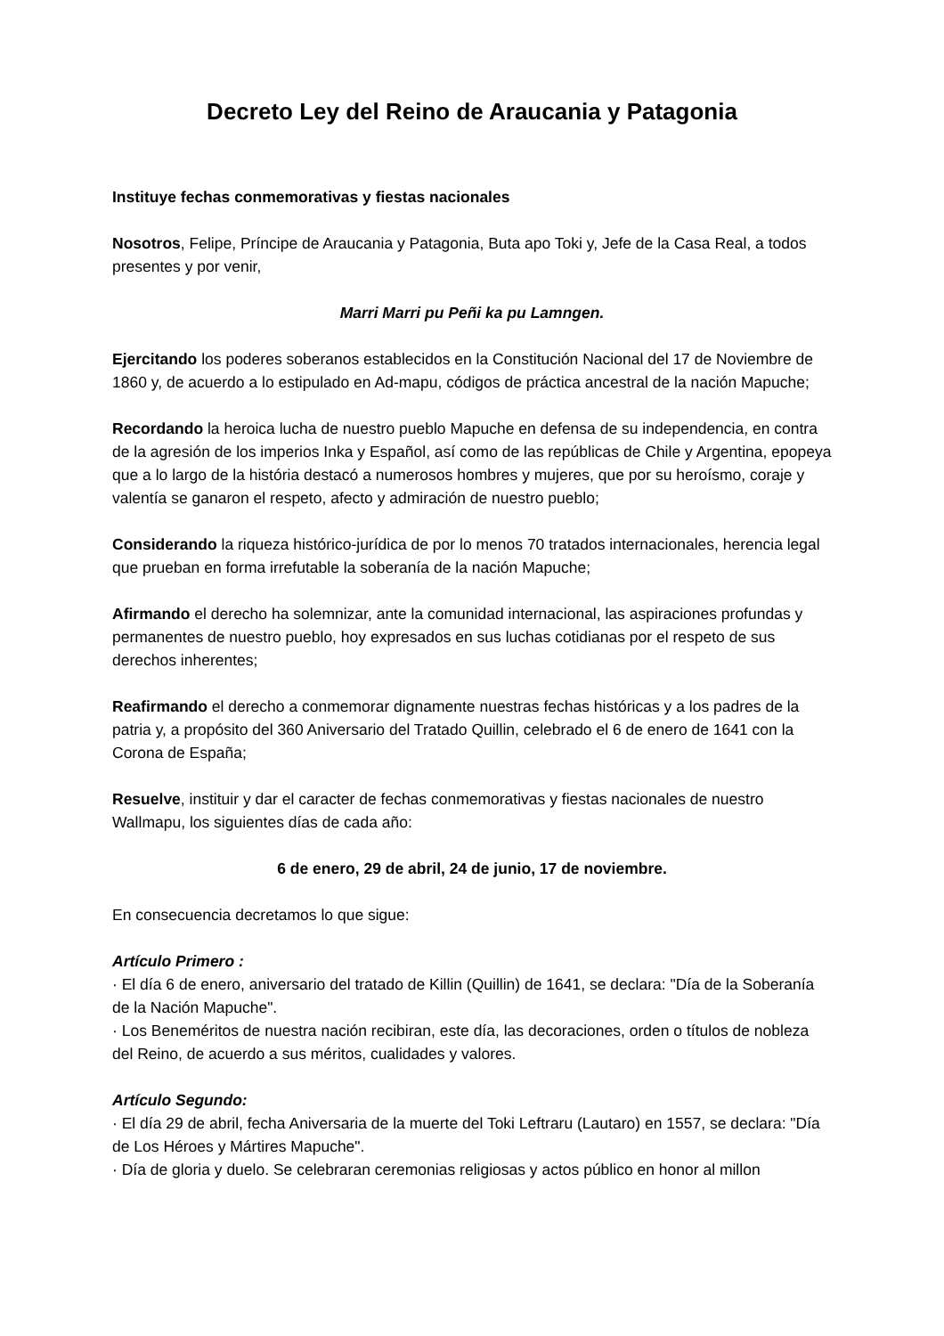Decreto Ley del Reino de Araucania y Patagonia
Instituye fechas conmemorativas y fiestas nacionales
Nosotros, Felipe, Príncipe de Araucania y Patagonia, Buta apo Toki y, Jefe de la Casa Real, a todos presentes y por venir,
Marri Marri pu Peñi ka pu Lamngen.
Ejercitando los poderes soberanos establecidos en la Constitución Nacional del 17 de Noviembre de 1860 y, de acuerdo a lo estipulado en Ad-mapu, códigos de práctica ancestral de la nación Mapuche;
Recordando la heroica lucha de nuestro pueblo Mapuche en defensa de su independencia, en contra de la agresión de los imperios Inka y Español, así como de las repúblicas de Chile y Argentina, epopeya que a lo largo de la história destacó a numerosos hombres y mujeres, que por su heroísmo, coraje y valentía se ganaron el respeto, afecto y admiración de nuestro pueblo;
Considerando la riqueza histórico-jurídica de por lo menos 70 tratados internacionales, herencia legal que prueban en forma irrefutable la soberanía de la nación Mapuche;
Afirmando el derecho ha solemnizar, ante la comunidad internacional, las aspiraciones profundas y permanentes de nuestro pueblo, hoy expresados en sus luchas cotidianas por el respeto de sus derechos inherentes;
Reafirmando el derecho a conmemorar dignamente nuestras fechas históricas y a los padres de la patria y, a propósito del 360 Aniversario del Tratado Quillin, celebrado el 6 de enero de 1641 con la Corona de España;
Resuelve, instituir y dar el caracter de fechas conmemorativas y fiestas nacionales de nuestro Wallmapu, los siguientes días de cada año:
6 de enero, 29 de abril, 24 de junio, 17 de noviembre.
En consecuencia decretamos lo que sigue:
Artículo Primero :
· El día 6 de enero, aniversario del tratado de Killin (Quillin) de 1641, se declara: "Día de la Soberanía de la Nación Mapuche".
· Los Beneméritos de nuestra nación recibiran, este día, las decoraciones, orden o títulos de nobleza del Reino, de acuerdo a sus méritos, cualidades y valores.
Artículo Segundo:
· El día 29 de abril, fecha Aniversaria de la muerte del Toki Leftraru (Lautaro) en 1557, se declara: "Día de Los Héroes y Mártires Mapuche".
· Día de gloria y duelo. Se celebraran ceremonias religiosas y actos público en honor al millon